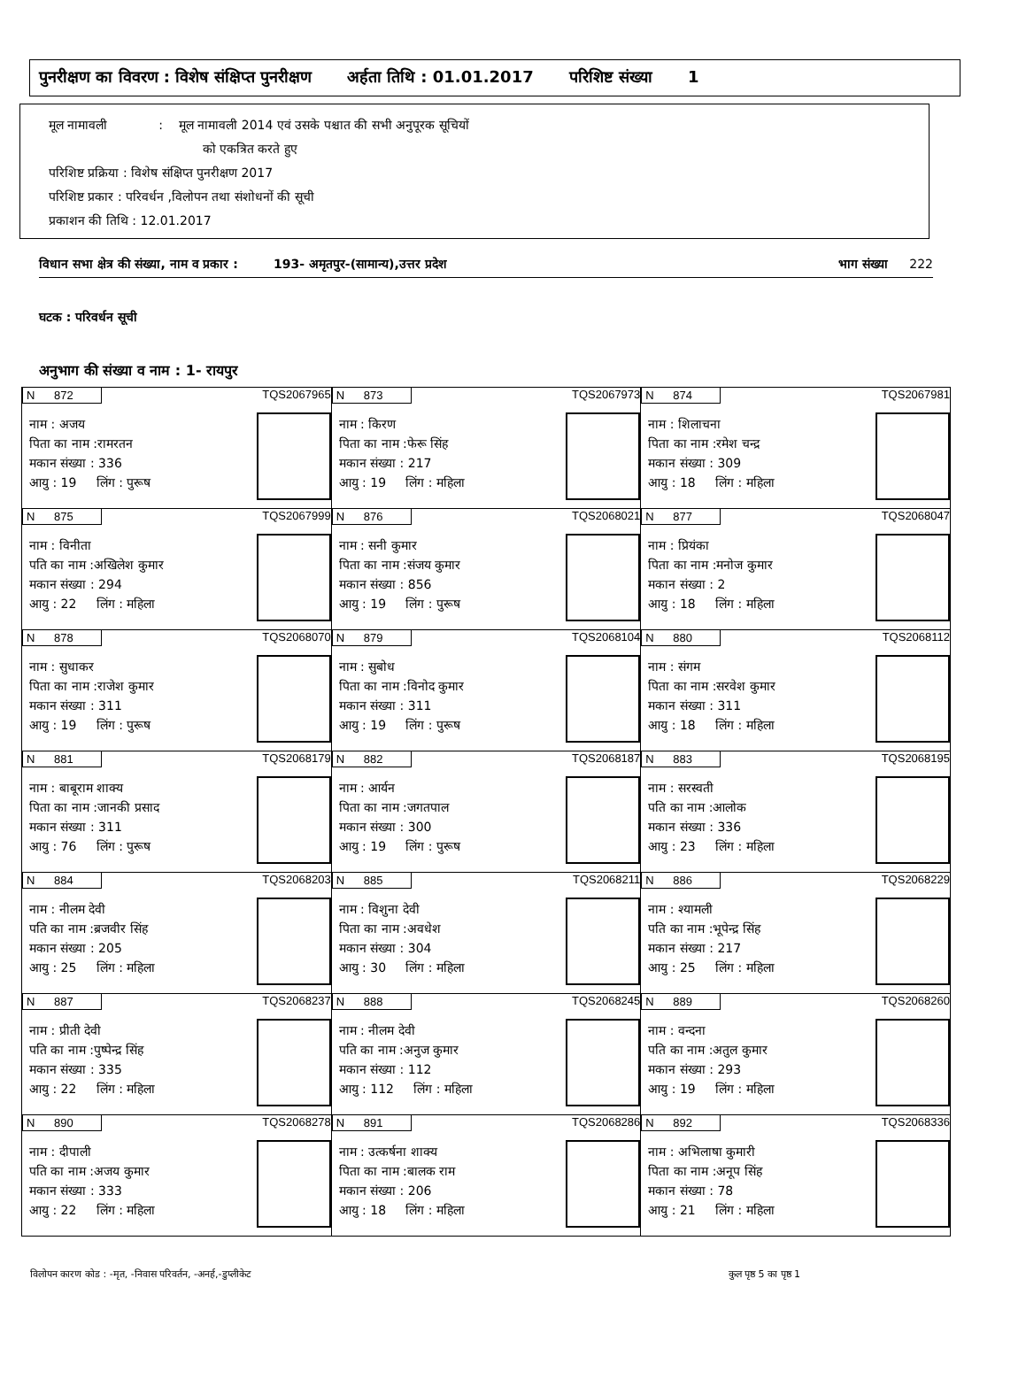पुनरीक्षण का विवरण : विशेष संक्षिप्त पुनरीक्षण अर्हता तिथि : 01.01.2017 परिशिष्ट संख्या 1
मूल नामावली : मूल नामावली 2014 एवं उसके पश्चात की सभी अनुपूरक सूचियों
को एकत्रित करते हुए
परिशिष्ट प्रक्रिया : विशेष संक्षिप्त पुनरीक्षण 2017
परिशिष्ट प्रकार : परिवर्धन ,विलोपन तथा संशोधनों की सूची
प्रकाशन की तिथि : 12.01.2017
विधान सभा क्षेत्र की संख्या, नाम व प्रकार : 193- अमृतपुर-(सामान्य),उत्तर प्रदेश भाग संख्या 222
घटक : परिवर्धन सूची
अनुभाग की संख्या व नाम : 1- रायपुर
| N 872 TQS2067965 नाम : अजय पिता का नाम :रामरतन मकान संख्या : 336 आयु : 19 लिंग : पुरूष | N 873 TQS2067973 नाम : किरण पिता का नाम :फेरू सिंह मकान संख्या : 217 आयु : 19 लिंग : महिला | N 874 TQS2067981 नाम : शिलाचना पिता का नाम :रमेश चन्द्र मकान संख्या : 309 आयु : 18 लिंग : महिला |
| N 875 TQS2067999 नाम : विनीता पति का नाम :अखिलेश कुमार मकान संख्या : 294 आयु : 22 लिंग : महिला | N 876 TQS2068021 नाम : सनी कुमार पिता का नाम :संजय कुमार मकान संख्या : 856 आयु : 19 लिंग : पुरूष | N 877 TQS2068047 नाम : प्रियंका पिता का नाम :मनोज कुमार मकान संख्या : 2 आयु : 18 लिंग : महिला |
| N 878 TQS2068070 नाम : सुधाकर पिता का नाम :राजेश कुमार मकान संख्या : 311 आयु : 19 लिंग : पुरूष | N 879 TQS2068104 नाम : सुबोध पिता का नाम :विनोद कुमार मकान संख्या : 311 आयु : 19 लिंग : पुरूष | N 880 TQS2068112 नाम : संगम पिता का नाम :सरवेश कुमार मकान संख्या : 311 आयु : 18 लिंग : महिला |
| N 881 TQS2068179 नाम : बाबूराम शाक्य पिता का नाम :जानकी प्रसाद मकान संख्या : 311 आयु : 76 लिंग : पुरूष | N 882 TQS2068187 नाम : आर्यन पिता का नाम :जगतपाल मकान संख्या : 300 आयु : 19 लिंग : पुरूष | N 883 TQS2068195 नाम : सरस्वती पति का नाम :आलोक मकान संख्या : 336 आयु : 23 लिंग : महिला |
| N 884 TQS2068203 नाम : नीलम देवी पति का नाम :ब्रजवीर सिंह मकान संख्या : 205 आयु : 25 लिंग : महिला | N 885 TQS2068211 नाम : विशुना देवी पिता का नाम :अवधेश मकान संख्या : 304 आयु : 30 लिंग : महिला | N 886 TQS2068229 नाम : श्यामली पति का नाम :भूपेन्द्र सिंह मकान संख्या : 217 आयु : 25 लिंग : महिला |
| N 887 TQS2068237 नाम : प्रीती देवी पति का नाम :पुष्पेन्द्र सिंह मकान संख्या : 335 आयु : 22 लिंग : महिला | N 888 TQS2068245 नाम : नीलम देवी पति का नाम :अनुज कुमार मकान संख्या : 112 आयु : 112 लिंग : महिला | N 889 TQS2068260 नाम : वन्दना पति का नाम :अतुल कुमार मकान संख्या : 293 आयु : 19 लिंग : महिला |
| N 890 TQS2068278 नाम : दीपाली पति का नाम :अजय कुमार मकान संख्या : 333 आयु : 22 लिंग : महिला | N 891 TQS2068286 नाम : उत्कर्षना शाक्य पिता का नाम :बालक राम मकान संख्या : 206 आयु : 18 लिंग : महिला | N 892 TQS2068336 नाम : अभिलाषा कुमारी पिता का नाम :अनूप सिंह मकान संख्या : 78 आयु : 21 लिंग : महिला |
विलोपन कारण कोड : -मृत, -निवास परिवर्तन, -अनर्ह,-डुप्लीकेट कुल पृष्ठ 5 का पृष्ठ 1